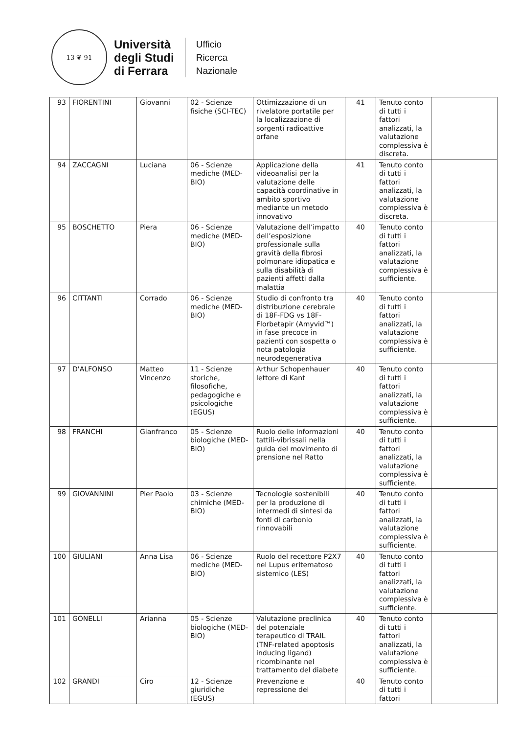13 ❦ 91
Università
degli Studi
di Ferrara
Ufficio
Ricerca
Nazionale
| 93 | FIORENTINI | Giovanni | 02 - Scienze fisiche (SCI-TEC) | Ottimizzazione di un rivelatore portatile per la localizzazione di sorgenti radioattive orfane | 41 | Tenuto conto di tutti i fattori analizzati, la valutazione complessiva è discreta. | |
| 94 | ZACCAGNI | Luciana | 06 - Scienze mediche (MED-BIO) | Applicazione della videoanalisi per la valutazione delle capacità coordinative in ambito sportivo mediante un metodo innovativo | 41 | Tenuto conto di tutti i fattori analizzati, la valutazione complessiva è discreta. | |
| 95 | BOSCHETTO | Piera | 06 - Scienze mediche (MED-BIO) | Valutazione dell’impatto dell’esposizione professionale sulla gravità della fibrosi polmonare idiopatica e sulla disabilità di pazienti affetti dalla malattia | 40 | Tenuto conto di tutti i fattori analizzati, la valutazione complessiva è sufficiente. | |
| 96 | CITTANTI | Corrado | 06 - Scienze mediche (MED-BIO) | Studio di confronto tra distribuzione cerebrale di 18F-FDG vs 18F-Florbetapir (Amyvid™) in fase precoce in pazienti con sospetta o nota patologia neurodegenerativa | 40 | Tenuto conto di tutti i fattori analizzati, la valutazione complessiva è sufficiente. | |
| 97 | D'ALFONSO | Matteo Vincenzo | 11 - Scienze storiche, filosofiche, pedagogiche e psicologiche (EGUS) | Arthur Schopenhauer lettore di Kant | 40 | Tenuto conto di tutti i fattori analizzati, la valutazione complessiva è sufficiente. | |
| 98 | FRANCHI | Gianfranco | 05 - Scienze biologiche (MED-BIO) | Ruolo delle informazioni tattili-vibrissali nella guida del movimento di prensione nel Ratto | 40 | Tenuto conto di tutti i fattori analizzati, la valutazione complessiva è sufficiente. | |
| 99 | GIOVANNINI | Pier Paolo | 03 - Scienze chimiche (MED-BIO) | Tecnologie sostenibili per la produzione di intermedi di sintesi da fonti di carbonio rinnovabili | 40 | Tenuto conto di tutti i fattori analizzati, la valutazione complessiva è sufficiente. | |
| 100 | GIULIANI | Anna Lisa | 06 - Scienze mediche (MED-BIO) | Ruolo del recettore P2X7 nel Lupus eritematoso sistemico (LES) | 40 | Tenuto conto di tutti i fattori analizzati, la valutazione complessiva è sufficiente. | |
| 101 | GONELLI | Arianna | 05 - Scienze biologiche (MED-BIO) | Valutazione preclinica del potenziale terapeutico di TRAIL (TNF-related apoptosis inducing ligand) ricombinante nel trattamento del diabete | 40 | Tenuto conto di tutti i fattori analizzati, la valutazione complessiva è sufficiente. | |
| 102 | GRANDI | Ciro | 12 - Scienze giuridiche (EGUS) | Prevenzione e repressione del | 40 | Tenuto conto di tutti i fattori | |